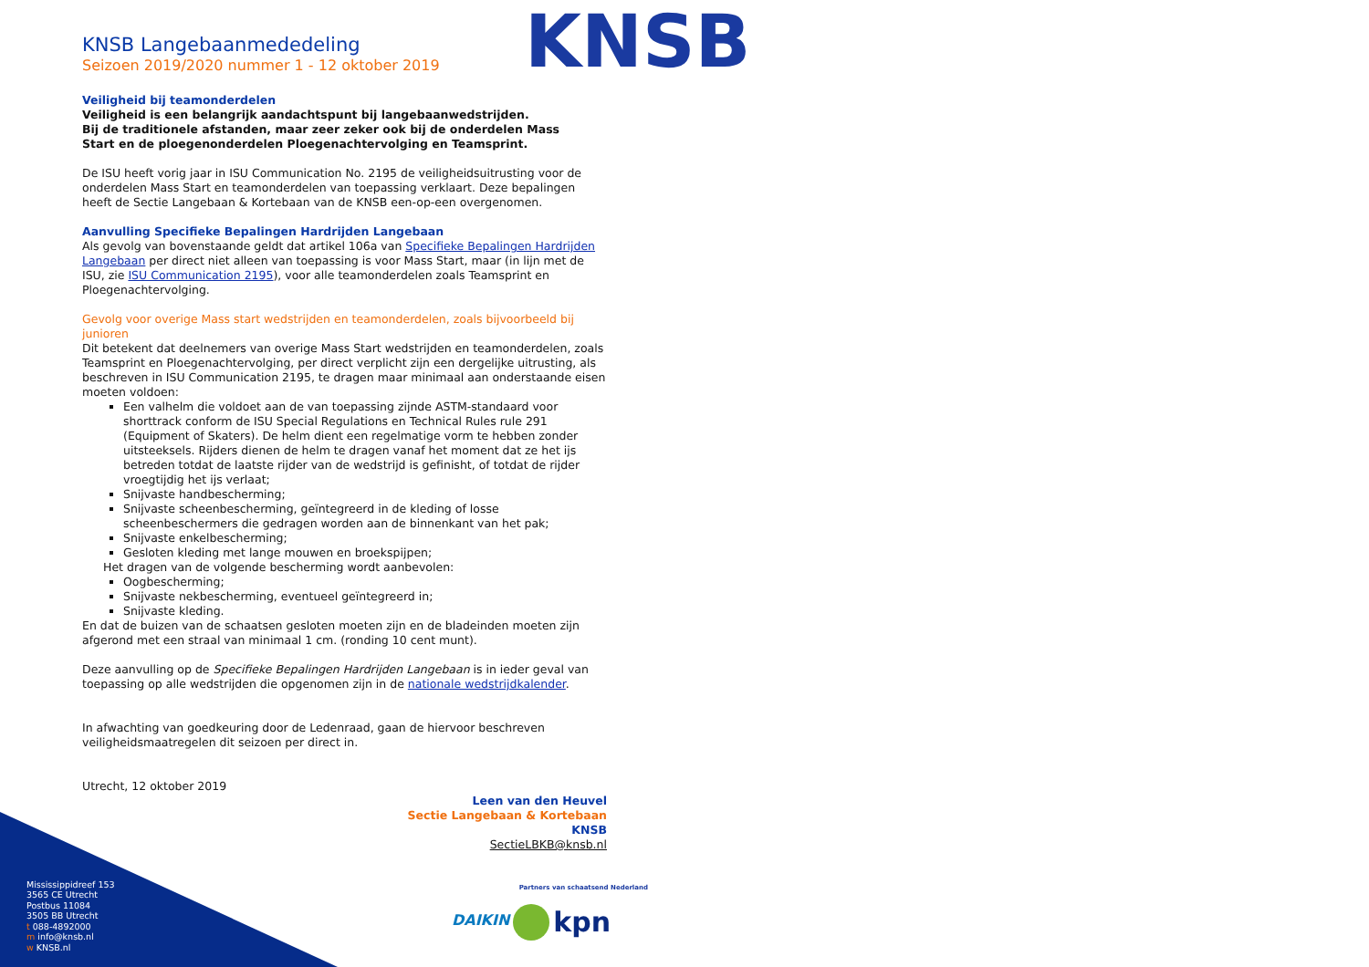KNSB
KNSB Langebaanmededeling
Seizoen 2019/2020 nummer 1 - 12 oktober 2019
Veiligheid bij teamonderdelen
Veiligheid is een belangrijk aandachtspunt bij langebaanwedstrijden.
Bij de traditionele afstanden, maar zeer zeker ook bij de onderdelen Mass
Start en de ploegenonderdelen Ploegenachtervolging en Teamsprint.
De ISU heeft vorig jaar in ISU Communication No. 2195 de veiligheidsuitrusting voor de onderdelen Mass Start en teamonderdelen van toepassing verklaart. Deze bepalingen heeft de Sectie Langebaan & Kortebaan van de KNSB een-op-een overgenomen.
Aanvulling Specifieke Bepalingen Hardrijden Langebaan
Als gevolg van bovenstaande geldt dat artikel 106a van Specifieke Bepalingen Hardrijden Langebaan per direct niet alleen van toepassing is voor Mass Start, maar (in lijn met de ISU, zie ISU Communication 2195), voor alle teamonderdelen zoals Teamsprint en Ploegenachtervolging.
Gevolg voor overige Mass start wedstrijden en teamonderdelen, zoals bijvoorbeeld bij junioren
Dit betekent dat deelnemers van overige Mass Start wedstrijden en teamonderdelen, zoals Teamsprint en Ploegenachtervolging, per direct verplicht zijn een dergelijke uitrusting, als beschreven in ISU Communication 2195, te dragen maar minimaal aan onderstaande eisen moeten voldoen:
Een valhelm die voldoet aan de van toepassing zijnde ASTM-standaard voor shorttrack conform de ISU Special Regulations en Technical Rules rule 291 (Equipment of Skaters). De helm dient een regelmatige vorm te hebben zonder uitsteeksels. Rijders dienen de helm te dragen vanaf het moment dat ze het ijs betreden totdat de laatste rijder van de wedstrijd is gefinisht, of totdat de rijder vroegtijdig het ijs verlaat;
Snijvaste handbescherming;
Snijvaste scheenbescherming, geïntegreerd in de kleding of losse scheenbeschermers die gedragen worden aan de binnenkant van het pak;
Snijvaste enkelbescherming;
Gesloten kleding met lange mouwen en broekspijpen;
Het dragen van de volgende bescherming wordt aanbevolen:
Oogbescherming;
Snijvaste nekbescherming, eventueel geïntegreerd in;
Snijvaste kleding.
En dat de buizen van de schaatsen gesloten moeten zijn en de bladeinden moeten zijn afgerond met een straal van minimaal 1 cm. (ronding 10 cent munt).
Deze aanvulling op de Specifieke Bepalingen Hardrijden Langebaan is in ieder geval van toepassing op alle wedstrijden die opgenomen zijn in de nationale wedstrijdkalender.
In afwachting van goedkeuring door de Ledenraad, gaan de hiervoor beschreven veiligheidsmaatregelen dit seizoen per direct in.
Utrecht, 12 oktober 2019
Leen van den Heuvel
Sectie Langebaan & Kortebaan
KNSB
SectieLBKB@knsb.nl
Mississippidreef 153
3565 CE Utrecht
Postbus 11084
3505 BB Utrecht
t 088-4892000
m info@knsb.nl
w KNSB.nl
Partners van schaatsend Nederland
DAIKIN kpn